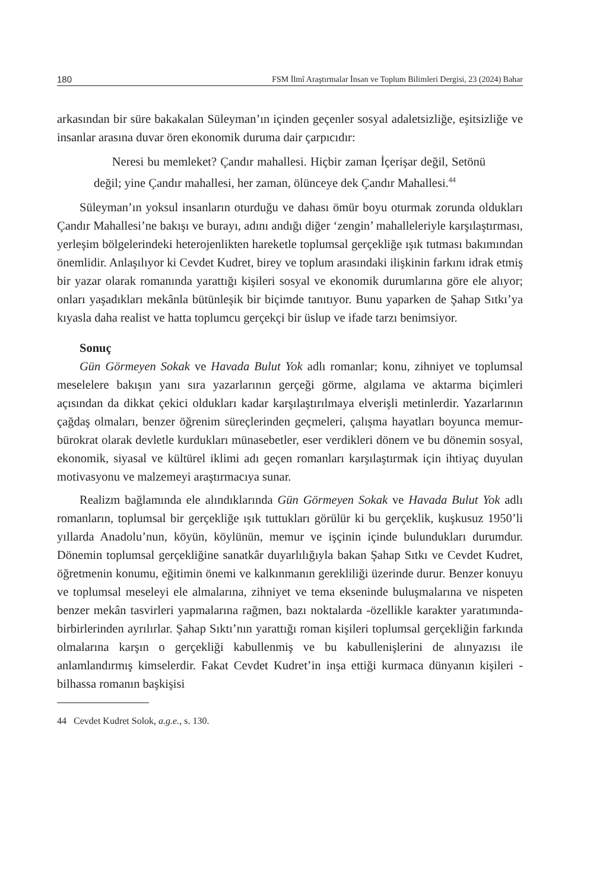180 FSM İlmî Araştırmalar İnsan ve Toplum Bilimleri Dergisi, 23 (2024) Bahar
arkasından bir süre bakakalan Süleyman’ın içinden geçenler sosyal adaletsizliğe, eşitsizliğe ve insanlar arasına duvar ören ekonomik duruma dair çarpıcıdır:
Neresi bu memleket? Çandır mahallesi. Hiçbir zaman İçerişar değil, Setönü değil; yine Çandır mahallesi, her zaman, ölünceye dek Çandır Mahallesi.<sup>44</sup>
Süleyman’ın yoksul insanların oturduğu ve dahası ömür boyu oturmak zorunda oldukları Çandır Mahallesi’ne bakışı ve burayı, adını andığı diğer ‘zengin’ mahalleleriyle karşılaştırması, yerleşim bölgelerindeki heterojenlikten hareketle toplumsal gerçekliğe ışık tutması bakımından önemlidir. Anlaşılıyor ki Cevdet Kudret, birey ve toplum arasındaki ilişkinin farkını idrak etmiş bir yazar olarak romanında yarattığı kişileri sosyal ve ekonomik durumlarına göre ele alıyor; onları yaşadıkları mekânla bütünleşik bir biçimde tanıtıyor. Bunu yaparken de Şahap Sıtkı’ya kıyasla daha realist ve hatta toplumcu gerçekçi bir üslup ve ifade tarzı benimsiyor.
Sonuç
Gün Görmeyen Sokak ve Havada Bulut Yok adlı romanlar; konu, zihniyet ve toplumsal meselelere bakışın yanı sıra yazarlarının gerçeği görme, algılama ve aktarma biçimleri açısından da dikkat çekici oldukları kadar karşılaştırılmaya elverişli metinlerdir. Yazarlarının çağdaş olmaları, benzer öğrenim süreçlerinden geçmeleri, çalışma hayatları boyunca memur-bürokrat olarak devletle kurdukları münasebetler, eser verdikleri dönem ve bu dönemin sosyal, ekonomik, siyasal ve kültürel iklimi adı geçen romanları karşılaştırmak için ihtiyaç duyulan motivasyonu ve malzemeyi araştırmacıya sunar.
Realizm bağlamında ele alındıklarında Gün Görmeyen Sokak ve Havada Bulut Yok adlı romanların, toplumsal bir gerçekliğe ışık tuttukları görülür ki bu gerçeklik, kuşkusuz 1950’li yıllarda Anadolu’nun, köyün, köylünün, memur ve işçinin içinde bulundukları durumdur. Dönemin toplumsal gerçekliğine sanatkâr duyarlılığıyla bakan Şahap Sıtkı ve Cevdet Kudret, öğretmenin konumu, eğitimin önemi ve kalkınmanın gerekliliği üzerinde durur. Benzer konuyu ve toplumsal meseleyi ele almalarına, zihniyet ve tema ekseninde buluşmalarına ve nispeten benzer mekân tasvirleri yapmalarına rağmen, bazı noktalarda -özellikle karakter yaratımında- birbirlerinden ayrılırlar. Şahap Sıktı’nın yarattığı roman kişileri toplumsal gerçekliğin farkında olmalarına karşın o gerçekliği kabullenmiş ve bu kabullenişlerini de alınyazısı ile anlamlandırmış kimselerdir. Fakat Cevdet Kudret’in inşa ettiği kurmaca dünyanın kişileri -bilhassa romanın başkişisi
44 Cevdet Kudret Solok, a.g.e., s. 130.